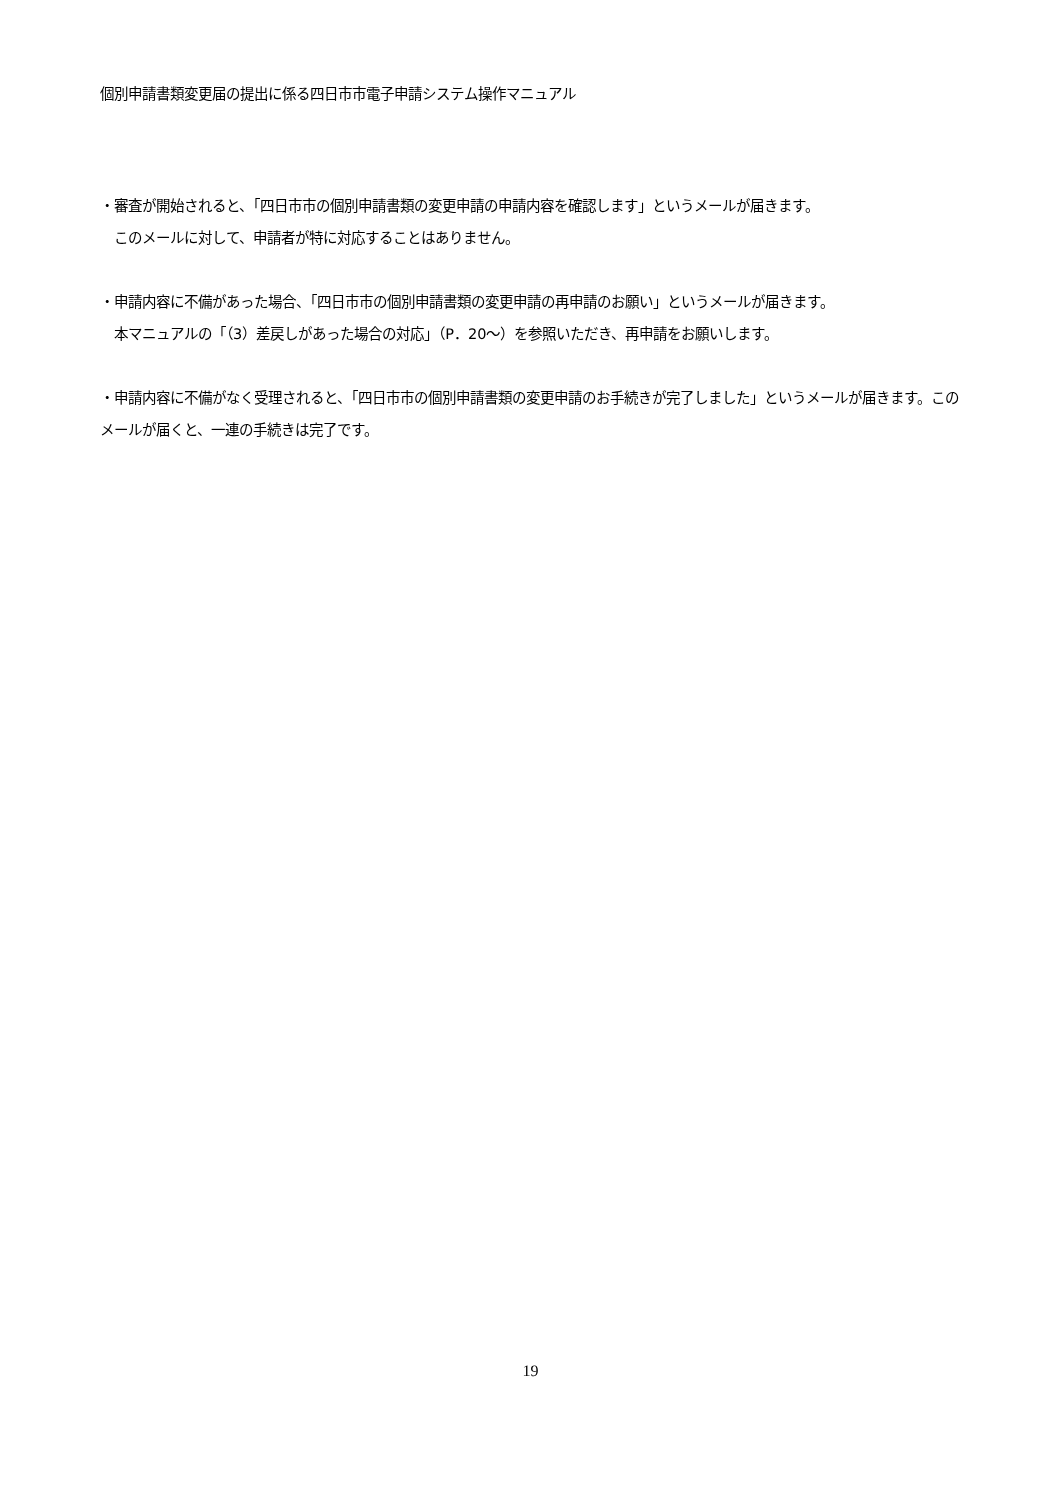個別申請書類変更届の提出に係る四日市市電子申請システム操作マニュアル
・審査が開始されると、「四日市市の個別申請書類の変更申請の申請内容を確認します」というメールが届きます。
　このメールに対して、申請者が特に対応することはありません。
・申請内容に不備があった場合、「四日市市の個別申請書類の変更申請の再申請のお願い」というメールが届きます。
　本マニュアルの「（3）差戻しがあった場合の対応」（P．20～）を参照いただき、再申請をお願いします。
・申請内容に不備がなく受理されると、「四日市市の個別申請書類の変更申請のお手続きが完了しました」というメールが届きます。このメールが届くと、一連の手続きは完了です。
19